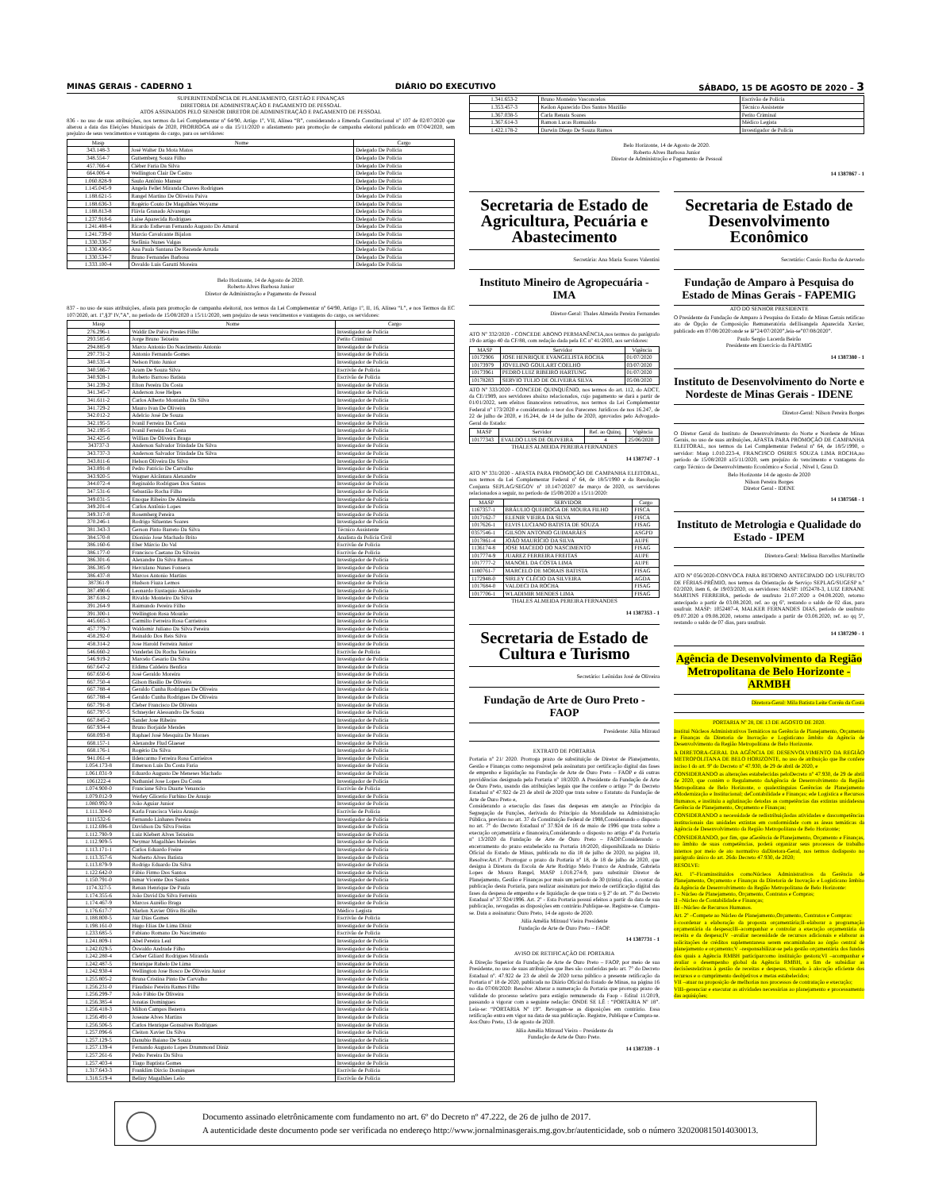MINAS GERAIS - CADERNO 1 DIÁRIO DO EXECUTIVO SÁBADO, 15 DE AGOSTO DE 2020 – 3
SUPERINTENDÊNCIA DE PLANEJAMENTO, GESTÃO E FINANÇAS
DIRETORIA DE ADMINISTRAÇÃO E PAGAMENTO DE PESSOAL
ATOS ASSINADOS PELO SENHOR DIRETOR DE ADMINISTRAÇÃO E PAGAMENTO DE PESSOAL
836 - no uso de suas atribuições, nos termos da Lei Complementar nº 64/90, Artigo 1º, VII, Alínea “B”, considerando a Emenda Constitucional nº 107 de 02/07/2020 que alterou a data das Eleições Municipais de 2020, PRORROGA até o dia 15/11/2020 o afastamento para promoção de campanha eleitoral publicado em 07/04/2020, sem prejuízo de seus vencimentos e vantagens do cargo, para os servidores:
| Masp | Nome | Cargo |
| --- | --- | --- |
| 343.148-3 | José Walter Da Mota Matos | Delegado De Polícia |
| 348.554-7 | Guttemberg Souza Filho | Delegado De Polícia |
| 457.766-4 | Cléber Faria Da Silva | Delegado De Polícia |
| 664.006-4 | Wellington Clair De Castro | Delegado De Polícia |
| 1.060.828-9 | Saulo Antônio Mansur | Delegado De Polícia |
| 1.145.045-9 | Angela Fellet Miranda Chaves Rodrigues | Delegado De Polícia |
| 1.188.621-5 | Rangel Martino De Oliveira Paiva | Delegado De Polícia |
| 1.188.636-3 | Rogério Couto De Magalhães Woyame | Delegado De Polícia |
| 1.188.813-8 | Flávia Granado Alvarenga | Delegado De Polícia |
| 1.237.918-6 | Laise Aparecida Rodrigues | Delegado De Polícia |
| 1.241.488-4 | Ricardo Esthevan Fernando Augusto Do Amaral | Delegado De Polícia |
| 1.241.739-0 | Marcio Cavalcante Bijalon | Delegado De Polícia |
| 1.330.336-7 | Stefânia Nunes Valgas | Delegado De Polícia |
| 1.330.436-5 | Ana Paula Santana De Rezende Arruda | Delegado De Polícia |
| 1.330.534-7 | Bruno Fernandes Barbosa | Delegado De Polícia |
| 1.333.100-4 | Osvaldo Luis Garutti Moreira | Delegado De Polícia |
Belo Horizonte, 14 de Agosto de 2020.
Roberto Alves Barbosa Junior
Diretor de Administração e Pagamento de Pessoal
837 - no uso de suas atribuições, afasta para promoção de campanha eleitoral, nos termos da Lei Complementar nº 64/90, Artigo 1º, II, 16, Alínea “L”, e nos Termos da EC 107/2020, art. 1º,§3º IV,”A”, no período de 15/08/2020 a 15/11/2020, sem prejuízo de seus vencimentos e vantagens do cargo, os servidores:
| Masp | Nome | Cargo |
| --- | --- | --- |
| 276.296-1 | Waldir De Paiva Prestes Filho | Investigador de Polícia |
| 293.585-6 | Jorge Bruno Teixeira | Perito Criminal |
| 294.885-9 | Marco Antonio Do Nascimento Antonio | Investigador de Polícia |
| 297.731-2 | Antonio Fernando Gomes | Investigador de Polícia |
| 340.535-4 | Nelson Pinto Junior | Investigador de Polícia |
| 340.586-7 | Aram De Souza Silva | Escrivão de Polícia |
| 340.928-1 | Roberto Barroso Batista | Escrivão de Polícia |
| 341.239-2 | Elton Pereira Da Costa | Investigador de Polícia |
| 341.345-7 | Anderson Jose Helpes | Investigador de Polícia |
| 341.611-2 | Carlos Alberto Montanha Da Silva | Investigador de Polícia |
| 341.729-2 | Mauro Ivan De Oliveira | Investigador de Polícia |
| 342.012-2 | Adelcio José De Souza | Investigador de Polícia |
| 342.195-5 | Ivanil Ferreira Da Costa | Investigador de Polícia |
| 342.195-5 | Ivanil Ferreira Da Costa | Investigador de Polícia |
| 342.425-6 | Willian De Oliveira Braga | Investigador de Polícia |
| 343737-3 | Anderson Salvador Trindade Da Silva | Investigador de Polícia |
| 343.737-3 | Anderson Salvador Trindade Da Silva | Investigador de Polícia |
| 343.811-6 | Helson Oliveira Da Silva | Investigador de Polícia |
| 343.891-8 | Pedro Patricio De Carvalho | Investigador de Polícia |
| 343.920-5 | Wagner Alcântara Alexandre | Investigador de Polícia |
| 344.072-4 | Reginaldo Rodrigues Dos Santos | Investigador de Polícia |
| 347.531-6 | Sebastião Rocha Filho | Investigador de Polícia |
| 349.031-5 | Enoque Ribeiro De Almeida | Investigador de Polícia |
| 349.201-4 | Carlos Antônio Lopes | Investigador de Polícia |
| 349.317-8 | Rosemberg Pereira | Investigador de Polícia |
| 370.246-1 | Rodrigo Sifuentes Soares | Investigador de Polícia |
| 381.343-3 | Gerson Pinto Barreto Da Silva | Técnico Assistente |
| 384.570-8 | Dionisio Jose Machado Brito | Analista da Polícia Civil |
| 386.160-6 | Eber Márcio Do Val | Escrivão de Polícia |
| 386.177-0 | Francisco Caetano Da Silveira | Escrivão de Polícia |
| 386.301-6 | Alexandre Da Silva Ramos | Investigador de Polícia |
| 386.385-9 | Herculano Nunes Fonseca | Investigador de Polícia |
| 386.437-8 | Marcos Antonio Martins | Investigador de Polícia |
| 387361-9 | Hudson Fiuza Lemos | Investigador de Polícia |
| 387.490-6 | Leonardo Eustaquio Alexandre | Investigador de Polícia |
| 387.618-2 | Rivaldo Monteiro Da Silva | Investigador de Polícia |
| 391.264-9 | Raimundo Pereira Filho | Investigador de Polícia |
| 391.300-1 | Wellington Rosa Mourão | Investigador de Polícia |
| 445.665-3 | Carmilto Ferreira Rosa Carrieiros | Investigador de Polícia |
| 457.779-7 | Waldomir Juliano Da Silva Pereira | Investigador de Polícia |
| 458.292-0 | Reinaldo Dos Reis Silva | Investigador de Polícia |
| 458.314-2 | Jose Harold Ferreira Junior | Investigador de Polícia |
| 546.660-2 | Vanderlei Da Rocha Teixeira | Escrivão de Polícia |
| 546.919-2 | Marcelo Cesario Da Silva | Investigador de Polícia |
| 667.647-2 | Eldima Caldeira Benfica | Investigador de Polícia |
| 667.650-6 | José Geraldo Moreira | Investigador de Polícia |
| 667.750-4 | Gilson Basílio De Oliveira | Investigador de Polícia |
| 667.788-4 | Geraldo Cunha Rodrigues De Oliveira | Investigador de Polícia |
| 667.788-4 | Geraldo Cunha Rodrigues De Oliveira | Investigador de Polícia |
| 667.791-8 | Cleber Francisco De Oliveira | Investigador de Polícia |
| 667.797-5 | Schneyder Alessandro De Souza | Investigador de Polícia |
| 667.845-2 | Sander Jose Ribeiro | Investigador de Polícia |
| 667.934-4 | Bruno Borjaide Mendes | Investigador de Polícia |
| 668.093-8 | Raphael José Mesquita De Moraes | Investigador de Polícia |
| 668.157-1 | Alexandre Flud Glaeser | Investigador de Polícia |
| 668.176-1 | Rogério Da Silva | Investigador de Polícia |
| 941.061-4 | Ildencarmo Ferreira Rosa Carrieiros | Investigador de Polícia |
| 1.054.173-8 | Emerson Luis Da Costa Faria | Investigador de Polícia |
| 1.061.031-9 | Eduardo Augusto De Meneses Machado | Investigador de Polícia |
| 1061222-4 | Nathaniel Jose Lopes Da Costa | Investigador de Polícia |
| 1.074.900-0 | Franciane Silva Duarte Venancio | Escrivão de Polícia |
| 1.079.012-9 | Werley Glicerio Furbino De Araujo | Investigador de Polícia |
| 1.080.992-9 | João Aguiar Junior | Investigador de Polícia |
| 1.111.304-0 | Karla Francisca Vieira Araujo | Escrivão de Polícia |
| 1111532-6 | Fernando Linhares Pereira | Investigador de Polícia |
| 1.112.696-8 | Davidson Da Silva Freitas | Investigador de Polícia |
| 1.112.790-9 | Luiz Klebert Alves Teixeira | Investigador de Polícia |
| 1.112.909-5 | Neymar Magalhães Meireles | Investigador de Polícia |
| 1.113.171-1 | Carlos Eduardo Freire | Investigador de Polícia |
| 1.113.357-6 | Norberto Alves Batista | Investigador de Polícia |
| 1.113.879-9 | Rodrigo Eduardo Da Silva | Investigador de Polícia |
| 1.122.642-0 | Fábio Firmo Dos Santos | Investigador de Polícia |
| 1.150.791-0 | Ismar Vicente Dos Santos | Investigador de Polícia |
| 1174.327-5 | Renan Henrique De Paula | Investigador de Polícia |
| 1.174.355-6 | João David Da Silva Ferreira | Investigador de Polícia |
| 1.174.467-9 | Marcos Aurélio Braga | Investigador de Polícia |
| 1.176.617-7 | Marlon Xavier Oliva Bicalho | Médico Legista |
| 1.188.800-5 | Jair Dias Gomes | Escrivão de Polícia |
| 1.198.161-0 | Hugo Elias De Lima Diniz | Investigador de Polícia |
| 1.233.685-5 | Fabiano Romano Do Nascimento | Escrivão de Polícia |
| 1.241.809-1 | Abel Pereira Leal | Investigador de Polícia |
| 1.242.029-5 | Oswaldo Andrade Filho | Investigador de Polícia |
| 1.242.280-4 | Cleber Giliard Rodrigues Miranda | Investigador de Polícia |
| 1.242.487-5 | Henrique Rabelo De Lima | Investigador de Polícia |
| 1.242.930-4 | Wellington Jose Bosco De Oliveira Junior | Investigador de Polícia |
| 1.255.805-2 | Bruna Cristina Pinto De Carvalho | Investigador de Polícia |
| 1.256.231-0 | Flaudisio Pereira Ramos Filho | Investigador de Polícia |
| 1.256.299-7 | João Fábio De Oliveira | Investigador de Polícia |
| 1.256.385-4 | Jonatas Domingues | Investigador de Polícia |
| 1.256.418-3 | Milton Campos Bezerra | Investigador de Polícia |
| 1.256.491-0 | Joseane Alves Martins | Investigador de Polícia |
| 1.256.506-5 | Carlos Henrique Gonsalves Rodrigues | Investigador de Polícia |
| 1.257.096-6 | Cleiton Xavier Da Silva | Investigador de Polícia |
| 1.257.129-5 | Danubio Baiano De Souza | Investigador de Polícia |
| 1.257.139-4 | Fernando Augusto Lopes Drummond Diniz | Investigador de Polícia |
| 1.257.261-6 | Pedro Pereira Da Silva | Investigador de Polícia |
| 1.257.403-4 | Tiago Baptista Gomes | Investigador de Polícia |
| 1.317.643-3 | Franklim Dircio Domingues | Escrivão de Polícia |
| 1.318.519-4 | Beliny Magalhães Leão | Escrivão de Polícia |
| 1.341.653-2 | Bruno Monteiro Vasconcelos | Escrivão de Polícia |
| 1.353.457-3 | Keilon Aparecido Dos Santos Mazilão | Técnico Assistente |
| 1.367.038-5 | Carla Renata Soares | Perito Criminal |
| 1.367.614-3 | Ramon Lucas Romualdo | Médico Legista |
| 1.422.178-2 | Darwin Diego De Souza Ramos | Investigador de Polícia |
Belo Horizonte, 14 de Agosto de 2020.
Roberto Alves Barbosa Junior
Diretor de Administração e Pagamento de Pessoal
14 1387867 - 1
Secretaria de Estado de Agricultura, Pecuária e Abastecimento
Secretária: Ana Maria Soares Valentini
Instituto Mineiro de Agropecuária - IMA
Diretor-Geral: Thales Almeida Pereira Fernandes
ATO Nº 332/2020 - CONCEDE ABONO PERMANÊNCIA,nos termos do parágrafo 19 do artigo 40 da CF/88, com redação dada pela EC nº 41/2003, aos servidores:
| MASP | Servidor | Vigência |
| --- | --- | --- |
| 10172906 | JOSE HENRIQUE EVANGELISTA ROCHA | 01/07/2020 |
| 10173979 | JOVELINO GOULART COELHO | 03/07/2020 |
| 10173961 | PEDRO LUIZ RIBEIRO HARTUNG | 01/07/2020 |
| 10178283 | SERVIO TULIO DE OLIVEIRA SILVA | 05/08/2020 |
ATO Nº 333/2020 - CONCEDE QUINQUÊNIO, nos termos do art. 112, do ADCT, da CE/1989, aos servidores abaixo relacionados, cujo pagamento se dará a partir de 01/01/2022, sem efeitos financeiros retroativos, nos termos da Lei Complementar Federal nº 173/2020 e considerando o teor dos Pareceres Jurídicos de nos 16.247, de 22 de julho de 2020, e 16.244, de 14 de julho de 2020, aprovados pelo Advogado-Geral do Estado:
| MASP | Servidor | Ref. ao Quinq. | Vigência |
| --- | --- | --- | --- |
| 10177343 | EVALDO LUIS DE OLIVEIRA | 4 | 25/06/2020 |
THALES ALMEIDA PEREIRA FERNANDES
14 1387747 - 1
ATO Nº 331/2020 - AFASTA PARA PROMOÇÃO DE CAMPANHA ELEITORAL, nos termos da Lei Complementar Federal nº 64, de 18/5/1990 e da Resolução Conjunta SEPLAG/SEGOV nº 10.147/20207 de março de 2020, os servidores relacionados a seguir, no período de 15/08/2020 a 15/11/2020:
| MASP | SERVIDOR | Cargo |
| --- | --- | --- |
| 1167357-1 | BRÁULIO QUEIROGA DE MOURA FILHO | FISCA |
| 1017162-7 | ELENIR VIEIRA DA SILVA | FISCA |
| 1017626-1 | ELVIS LUCIANO BATISTA DE SOUZA | FISAG |
| 0357546-1 | GILSON ANTONIO GUIMARÃES | ASGPD |
| 1017861-4 | JOÃO MAURÍCIO DA SILVA | AUPE |
| 1136174-8 | JOSE MACEDO DO NASCIMENTO | FISAG |
| 1017774-9 | JUAREZ FERREIRA FREITAS | AUPE |
| 1017777-2 | MANOEL DA COSTA LIMA | AUPE |
| 1180761-7 | MARCELO DE MORAIS BATISTA | FISAG |
| 1172948-0 | SIRLEY CLÉCIO DA SILVEIRA | AGDA |
| 1017684-0 | VALDECI DA ROCHA | FISAG |
| 1017706-1 | WLADIMIR MENDES LIMA | FISAG |
THALES ALMEIDA PEREIRA FERNANDES
14 1387353 - 1
Secretaria de Estado de Cultura e Turismo
Secretário: Leônidas José de Oliveira
Fundação de Arte de Ouro Preto - FAOP
Presidente: Júlia Mitraud
EXTRATO DE PORTARIA
Portaria nº 21/ 2020. Prorroga prazo de substituição de Diretor de Planejamento, Gestão e Finanças como responsável pela assinatura por certificação digital das fases de empenho e liquidação na Fundação de Arte de Ouro Preto – FAOP e dá outras providências designada pela Portaria nº 18/2020. A Presidente da Fundação de Arte de Ouro Preto, usando das atribuições legais que lhe confere o artigo 7º do Decreto Estadual nº 47.922 de 23 de abril de 2020 que trata sobre o Estatuto da Fundação de Arte de Ouro Preto e,
Considerando a execução das fases das despesas em atenção ao Princípio da Segregação de Funções, derivada do Princípio da Moralidade na Administração Pública, previsto no art. 37 da Constituição Federal de 1988,Considerando o disposto no art. 7º do Decreto Estadual nº 37.924 de 16 de maio de 1996 que trata sobre a execução orçamentária e financeira,Considerando o disposto no artigo 4º da Portaria nº 13/2020 da Fundação de Arte de Ouro Preto – FAOP.Considerando o encerramento do prazo estabelecido na Portaria 18/2020, disponibilizada no Diário Oficial do Estado de Minas, publicada no dia 18 de julho de 2020, na página 10, Resolve:Art.1º. Prorrogar o prazo da Portaria nº 18, de 18 de julho de 2020, que designa à Diretora da Escola de Arte Rodrigo Melo Franco de Andrade, Gabriela Lopes de Moura Rangel, MASP 1.018.274-9, para substituir Diretor de Planejamento, Gestão e Finanças por mais um período de 30 (trinta) dias, a contar da publicação desta Portaria, para realizar assinatura por meio de certificação digital das fases da despesa de empenho e de liquidação de que trata o § 2º do art. 7º do Decreto Estadual nº 37.924/1996. Art. 2º - Esta Portaria possui efeitos a partir da data de sua publicação, revogadas as disposições em contrário.Publique-se. Registre-se. Cumpra-se. Data a assinatura: Ouro Preto, 14 de agosto de 2020.
Júlia Amélia Mitraud Vieira Presidente
Fundação de Arte de Ouro Preto – FAOP.
14 1387731 - 1
AVISO DE RETIFICAÇÃO DE PORTARIA
A Direção Superior da Fundação de Arte de Ouro Preto – FAOP, por meio de sua Presidente, no uso de suas atribuições que lhes são conferidas pelo art. 7° do Decreto Estadual nº. 47.922 de 23 de abril de 2020 torna público a presente retificação da Portaria nº 18 de 2020, publicada no Diário Oficial do Estado de Minas, na página 16 no dia 07/08/2020: Resolve: Alterar a numeração da Portaria que prorroga prazo de validade do processo seletivo para estágio remunerado da Faop - Edital 11/2019, passando a vigorar com a seguinte redação: ONDE SE LÊ : “PORTARIA Nº 18”. Leia-se: “PORTARIA Nº 19”. Revogam-se as disposições em contrário. Essa retificação entra em vigor na data de sua publicação. Registre, Publique e Cumpra-se. Ass:Ouro Preto, 13 de agosto de 2020.
Júlia Amélia Mitraud Vieira – Presidente da
Fundação de Arte de Ouro Preto.
14 1387339 - 1
Secretaria de Estado de Desenvolvimento Econômico
Secretário: Cassio Rocha de Azevedo
Fundação de Amparo à Pesquisa do Estado de Minas Gerais - FAPEMIG
ATO DO SENHOR PRESIDENTE
O Presidente da Fundação de Amparo à Pesquisa do Estado de Minas Gerais retificao ato de Opção de Composição Remuneratória deElisangela Aparecida Xavier, publicado em 07/08/2020:onde se lê”24/07/2020”,leia-se”07/08/2020”.
Paulo Sergio Lacerda Beirão
Presidente em Exercício da FAPEMIG
14 1387380 - 1
Instituto de Desenvolvimento do Norte e Nordeste de Minas Gerais - IDENE
Diretor-Geral: Nilson Pereira Borges
O Diretor Geral do Instituto de Desenvolvimento do Norte e Nordeste de Minas Gerais, no uso de suas atribuições, AFASTA PARA PROMOÇÃO DE CAMPANHA ELEITORAL, nos termos da Lei Complementar Federal nº 64, de 18/5/1990, o servidor: Masp 1.010.223-4, FRANCISCO OSIRES SOUZA LIMA ROCHA,no período de 15/08/2020 a15/11/2020, sem prejuízo do vencimento e vantagens do cargo Técnico de Desenvolvimento Econômico e Social , Nível I, Grau D.
Belo Horizonte 14 de agosto de 2020
Nilson Pereira Borges
Diretor Geral - IDENE
14 1387568 - 1
Instituto de Metrologia e Qualidade do Estado - IPEM
Diretora-Geral: Melissa Barcellos Martinelle
ATO Nº 056/2020-CONVOCA PARA RETORNO ANTECIPADO DO USUFRUTO DE FÉRIAS-PRÊMIO, nos termos da Orientação de Serviço SEPLAG/SUGESP n.º 02/2020, item 6, de 19/03/2020, os servidores: MASP: 1052478-3, LUIZ ERNANE MARTINS FERREIRA, período de usufruto 21.07.2020 a 04.08.2020, retorno antecipado a partir de 03.08.2020, ref. ao qq 6º, restando o saldo de 02 dias, para usufruir. MASP: 1052487-4, MALKER FERNANDES DIAS, período de usufruto 09.07.2020 a 09.08.2020, retorno antecipado a partir de 03.08.2020, ref. ao qq 5º, restando o saldo de 07 dias, para usufruir.
14 1387290 - 1
Agência de Desenvolvimento da Região Metropolitana de Belo Horizonte - ARMBH
Diretora-Geral: Mila Batista Leite Corrêa da Costa
PORTARIA Nº 28, DE 13 DE AGOSTO DE 2020.
Institui Núcleos Administrativos Temáticos na Gerência de Planejamento, Orçamento e Finanças da Diretoria de Inovação e Logísticano âmbito da Agência de Desenvolvimento da Região Metropolitana de Belo Horizonte.
A DIRETORA-GERAL DA AGÊNCIA DE DESENVOLVIMENTO DA REGIÃO METROPOLITANA DE BELO HORIZONTE, no uso de atribuição que lhe confere inciso I do art. 9º do Decreto nº 47.930, de 29 de abril de 2020, e
CONSIDERANDO as alterações estabelecidas peloDecreto nº 47.930, de 29 de abril de 2020, que contém o Regulamento daAgência de Desenvolvimento da Região Metropolitana de Belo Horizonte, o qualextinguias Gerências de Planejamento eModernização e Institucional; deContabilidade e Finanças; ede Logística e Recursos Humanos, e instituiu a aglutinação detodas as competências das extintas unidadesna Gerência de Planejamento, Orçamento e Finanças;
CONSIDERANDO a necessidade de redistribuiçãodas atividades e dascompetências institucionais das unidades extintas em conformidade com as áreas temáticas da Agência de Desenvolvimento da Região Metropolitana de Belo Horizonte;
CONSIDERANDO, por fim, que aGerência de Planejamento, Orçamento e Finanças, no âmbito de suas competências, poderá organizar seus processos de trabalho internos por meio de ato normativo daDiretora-Geral, nos termos dodisposto no parágrafo único do art. 26do Decreto 47.930, de 2020;
RESOLVE:
Art. 1º–Ficaminstituídos comoNúcleos Administrativos da Gerência de Planejamento, Orçamento e Finanças da Diretoria de Inovação e Logísticano âmbito da Agência de Desenvolvimento da Região Metropolitana de Belo Horizonte:
I – Núcleo de Planejamento, Orçamento, Contratos e Compras;
II –Núcleo de Contabilidade e Finanças;
III –Núcleo de Recursos Humanos.
Art. 2º –Compete ao Núcleo de Planejamento,Orçamento, Contratos e Compras:
I–coordenar a elaboração da proposta orçamentária;II–elaborar a programação orçamentária da despesa;III–acompanhar e controlar a execução orçamentária da receita e da despesa;IV –avaliar necessidade de recursos adicionais e elaborar as solicitações de créditos suplementaresa serem encaminhadas ao órgão central de planejamento e orçamento;V –responsabilizar-se pela gestão orçamentária dos fundos dos quais a Agência RMBH participarcomo instituição gestora;VI –acompanhar e avaliar o desempenho global da Agência RMBH, a fim de subsidiar as decisõesrelativas à gestão de receitas e despesas, visando à alocação eficiente dos recursos e o cumprimento deobjetivos e metas estabelecidos;
VII –atuar na proposição de melhorias nos processos de contratação e execução;
VIII–gerenciar e executar as atividades necessárias ao planejamento e processamento das aquisições;
Documento assinado eletrônicamente com fundamento no art. 6º do Decreto nº 47.222, de 26 de julho de 2017.
A autenticidade deste documento pode ser verificada no endereço http://www.jornalminasgerais.mg.gov.br/autenticidade, sob o número 320200815014030013.